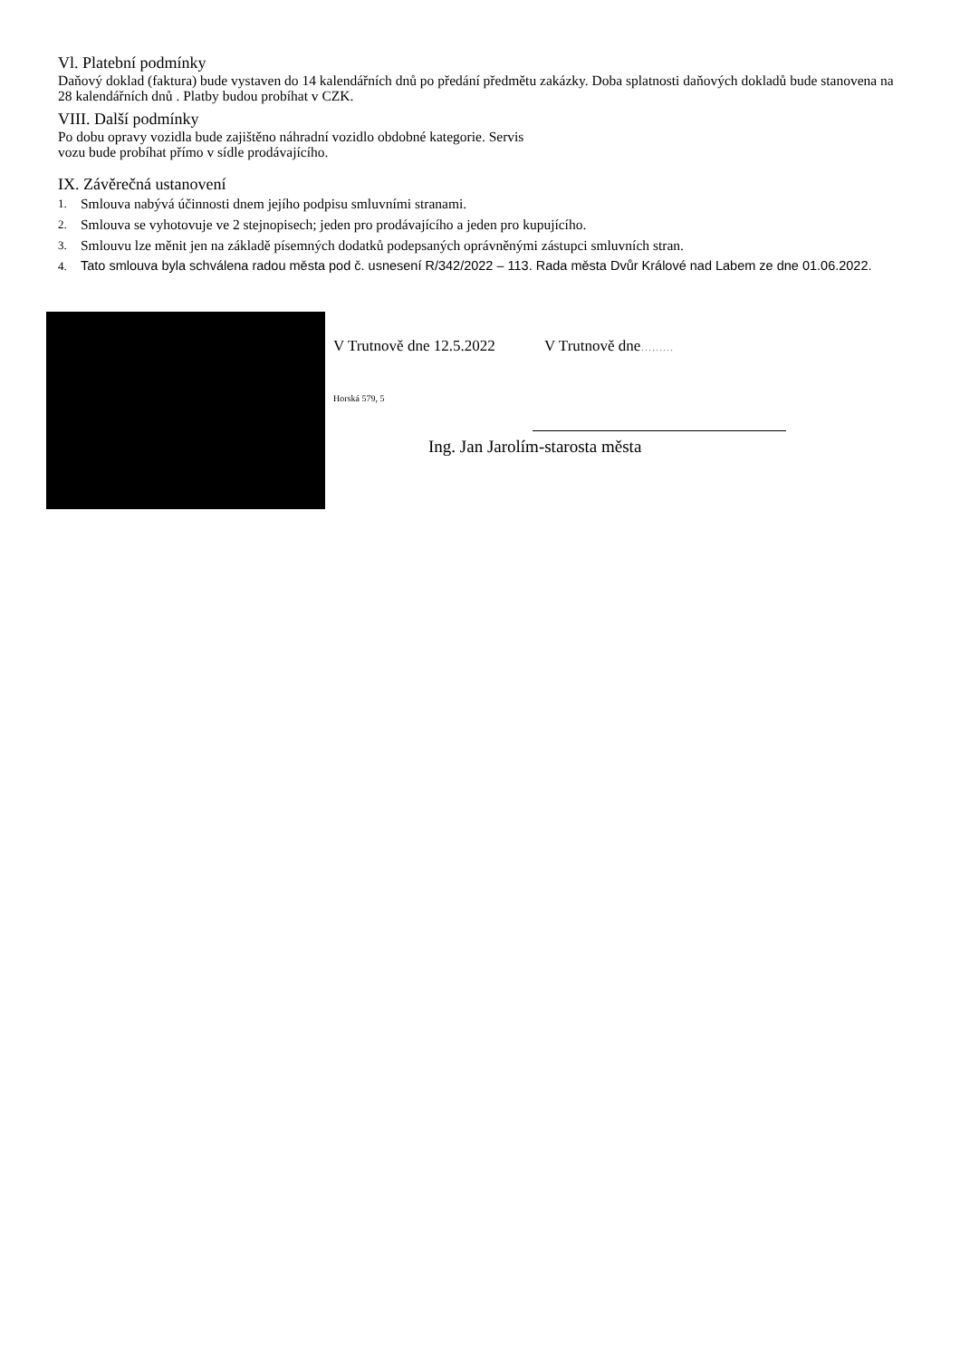Vl. Platební podmínky
Daňový doklad (faktura) bude vystaven do 14 kalendářních dnů po předání předmětu zakázky. Doba splatnosti daňových dokladů bude stanovena na 28 kalendářních dnů . Platby budou probíhat v CZK.
VIII. Další podmínky
Po dobu opravy vozidla bude zajištěno náhradní vozidlo obdobné kategorie. Servis
vozu bude probíhat přímo v sídle prodávajícího.
IX. Závěrečná ustanovení
1. Smlouva nabývá účinnosti dnem jejího podpisu smluvními stranami.
2. Smlouva se vyhotovuje ve 2 stejnopisech; jeden pro prodávajícího a jeden pro kupujícího.
3. Smlouvu lze měnit jen na základě písemných dodatků podepsaných oprávněnými zástupci smluvních stran.
4. Tato smlouva byla schválena radou města pod č. usnesení R/342/2022 – 113. Rada města Dvůr Králové nad Labem ze dne 01.06.2022.
V Trutnově dne 12.5.2022 V Trutnově dne………
Horská 579, 5
Ing. Jan Jarolím-starosta města